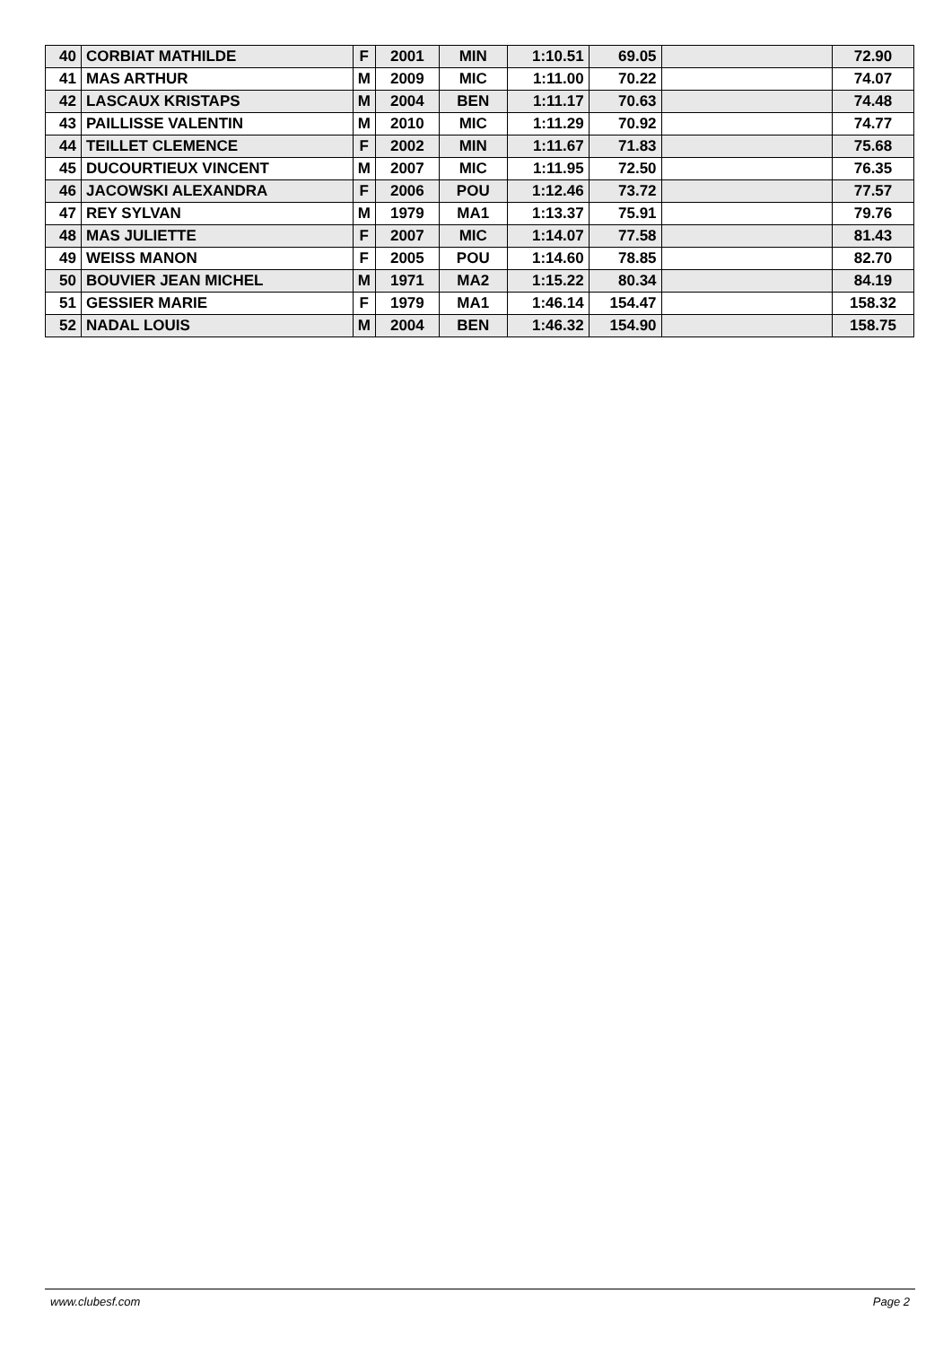| 40 | CORBIAT MATHILDE | F | 2001 | MIN | 1:10.51 | 69.05 | | 72.90 |
| 41 | MAS ARTHUR | M | 2009 | MIC | 1:11.00 | 70.22 | | 74.07 |
| 42 | LASCAUX KRISTAPS | M | 2004 | BEN | 1:11.17 | 70.63 | | 74.48 |
| 43 | PAILLISSE VALENTIN | M | 2010 | MIC | 1:11.29 | 70.92 | | 74.77 |
| 44 | TEILLET CLEMENCE | F | 2002 | MIN | 1:11.67 | 71.83 | | 75.68 |
| 45 | DUCOURTIEUX VINCENT | M | 2007 | MIC | 1:11.95 | 72.50 | | 76.35 |
| 46 | JACOWSKI ALEXANDRA | F | 2006 | POU | 1:12.46 | 73.72 | | 77.57 |
| 47 | REY SYLVAN | M | 1979 | MA1 | 1:13.37 | 75.91 | | 79.76 |
| 48 | MAS JULIETTE | F | 2007 | MIC | 1:14.07 | 77.58 | | 81.43 |
| 49 | WEISS MANON | F | 2005 | POU | 1:14.60 | 78.85 | | 82.70 |
| 50 | BOUVIER JEAN MICHEL | M | 1971 | MA2 | 1:15.22 | 80.34 | | 84.19 |
| 51 | GESSIER MARIE | F | 1979 | MA1 | 1:46.14 | 154.47 | | 158.32 |
| 52 | NADAL LOUIS | M | 2004 | BEN | 1:46.32 | 154.90 | | 158.75 |
www.clubesf.com Page 2